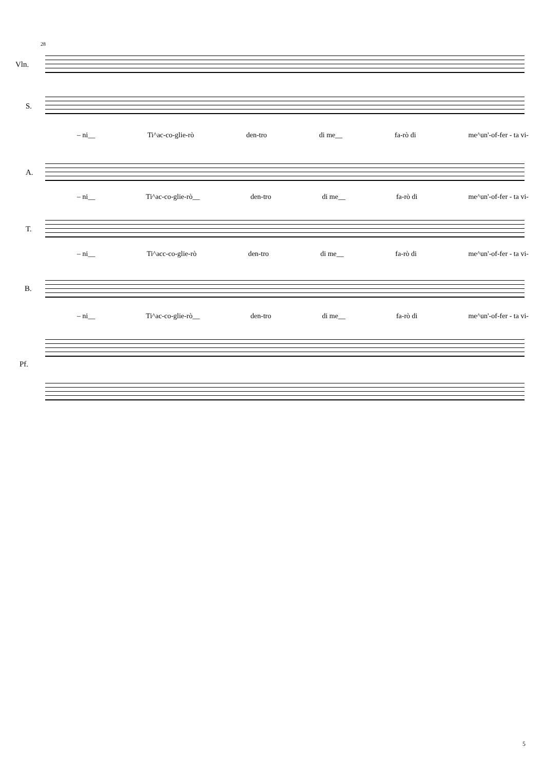28
Vln.
S.
– ni__ Ti^ac-co-glie-rò den-tro di me__ fa-rò di me^un'-of-fer - ta vi-
A.
– ni__ Ti^ac-co-glie-rò__ den-tro di me__ fa-rò di me^un'-of-fer - ta vi-
T.
– ni__ Ti^acc-co-glie-rò den-tro di me__ fa-rò di me^un'-of-fer - ta vi-
B.
– ni__ Ti^ac-co-glie-rò__ den-tro di me__ fa-rò di me^un'-of-fer - ta vi-
Pf.
5